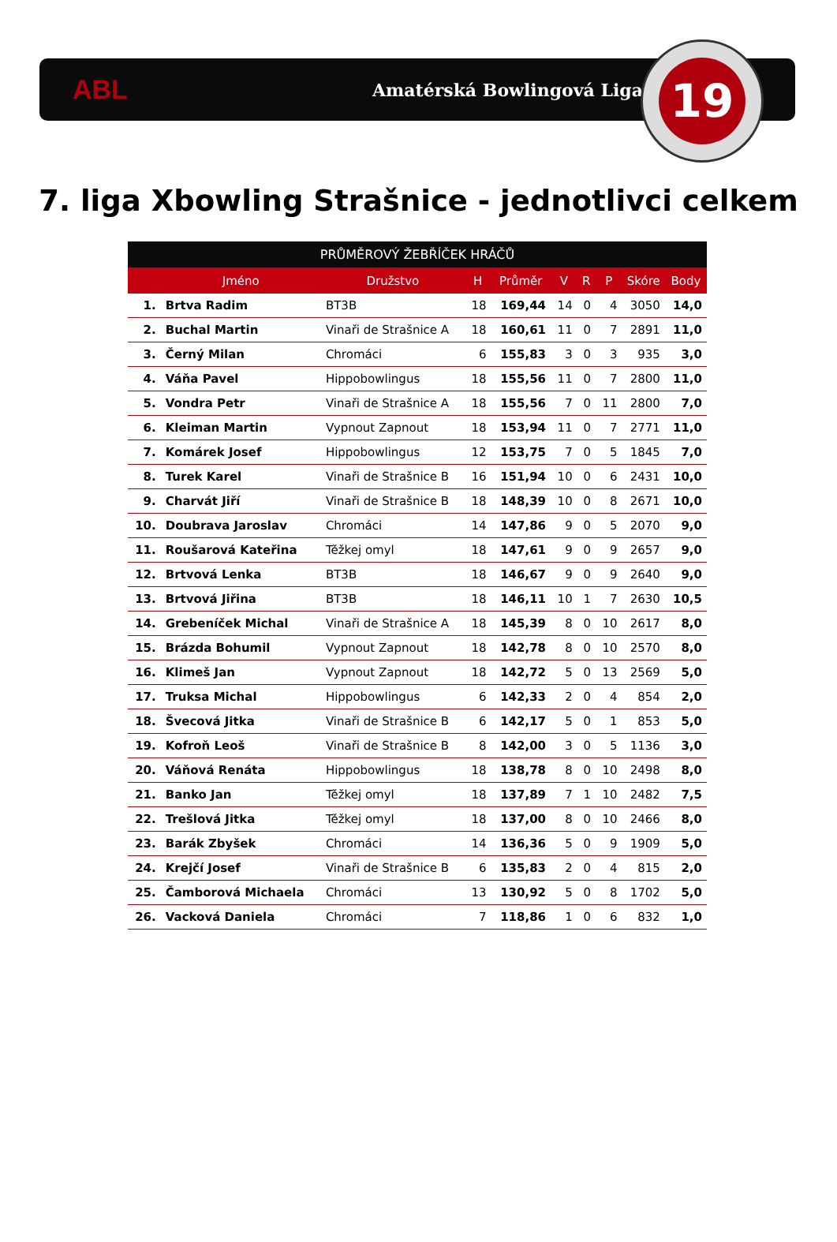ABL
Amatérská Bowlingová Liga
19
7. liga Xbowling Strašnice - jednotlivci celkem
| PRŮMĚROVÝ ŽEBŘÍČEK HRÁČŮ | | | | | | | | | |
| --- | --- | --- | --- | --- | --- | --- | --- | --- | --- |
| | Jméno | Družstvo | H | Průměr | V | R | P | Skóre | Body |
| 1. | Brtva Radim | BT3B | 18 | 169,44 | 14 | 0 | 4 | 3050 | 14,0 |
| 2. | Buchal Martin | Vinaři de Strašnice A | 18 | 160,61 | 11 | 0 | 7 | 2891 | 11,0 |
| 3. | Černý Milan | Chromáci | 6 | 155,83 | 3 | 0 | 3 | 935 | 3,0 |
| 4. | Váňa Pavel | Hippobowlingus | 18 | 155,56 | 11 | 0 | 7 | 2800 | 11,0 |
| 5. | Vondra Petr | Vinaři de Strašnice A | 18 | 155,56 | 7 | 0 | 11 | 2800 | 7,0 |
| 6. | Kleiman Martin | Vypnout Zapnout | 18 | 153,94 | 11 | 0 | 7 | 2771 | 11,0 |
| 7. | Komárek Josef | Hippobowlingus | 12 | 153,75 | 7 | 0 | 5 | 1845 | 7,0 |
| 8. | Turek Karel | Vinaři de Strašnice B | 16 | 151,94 | 10 | 0 | 6 | 2431 | 10,0 |
| 9. | Charvát Jiří | Vinaři de Strašnice B | 18 | 148,39 | 10 | 0 | 8 | 2671 | 10,0 |
| 10. | Doubrava Jaroslav | Chromáci | 14 | 147,86 | 9 | 0 | 5 | 2070 | 9,0 |
| 11. | Roušarová Kateřina | Těžkej omyl | 18 | 147,61 | 9 | 0 | 9 | 2657 | 9,0 |
| 12. | Brtvová Lenka | BT3B | 18 | 146,67 | 9 | 0 | 9 | 2640 | 9,0 |
| 13. | Brtvová Jiřina | BT3B | 18 | 146,11 | 10 | 1 | 7 | 2630 | 10,5 |
| 14. | Grebeníček Michal | Vinaři de Strašnice A | 18 | 145,39 | 8 | 0 | 10 | 2617 | 8,0 |
| 15. | Brázda Bohumil | Vypnout Zapnout | 18 | 142,78 | 8 | 0 | 10 | 2570 | 8,0 |
| 16. | Klimeš Jan | Vypnout Zapnout | 18 | 142,72 | 5 | 0 | 13 | 2569 | 5,0 |
| 17. | Truksa Michal | Hippobowlingus | 6 | 142,33 | 2 | 0 | 4 | 854 | 2,0 |
| 18. | Švecová Jitka | Vinaři de Strašnice B | 6 | 142,17 | 5 | 0 | 1 | 853 | 5,0 |
| 19. | Kofroň Leoš | Vinaři de Strašnice B | 8 | 142,00 | 3 | 0 | 5 | 1136 | 3,0 |
| 20. | Váňová Renáta | Hippobowlingus | 18 | 138,78 | 8 | 0 | 10 | 2498 | 8,0 |
| 21. | Banko Jan | Těžkej omyl | 18 | 137,89 | 7 | 1 | 10 | 2482 | 7,5 |
| 22. | Trešlová Jitka | Těžkej omyl | 18 | 137,00 | 8 | 0 | 10 | 2466 | 8,0 |
| 23. | Barák Zbyšek | Chromáci | 14 | 136,36 | 5 | 0 | 9 | 1909 | 5,0 |
| 24. | Krejčí Josef | Vinaři de Strašnice B | 6 | 135,83 | 2 | 0 | 4 | 815 | 2,0 |
| 25. | Čamborová Michaela | Chromáci | 13 | 130,92 | 5 | 0 | 8 | 1702 | 5,0 |
| 26. | Vacková Daniela | Chromáci | 7 | 118,86 | 1 | 0 | 6 | 832 | 1,0 |